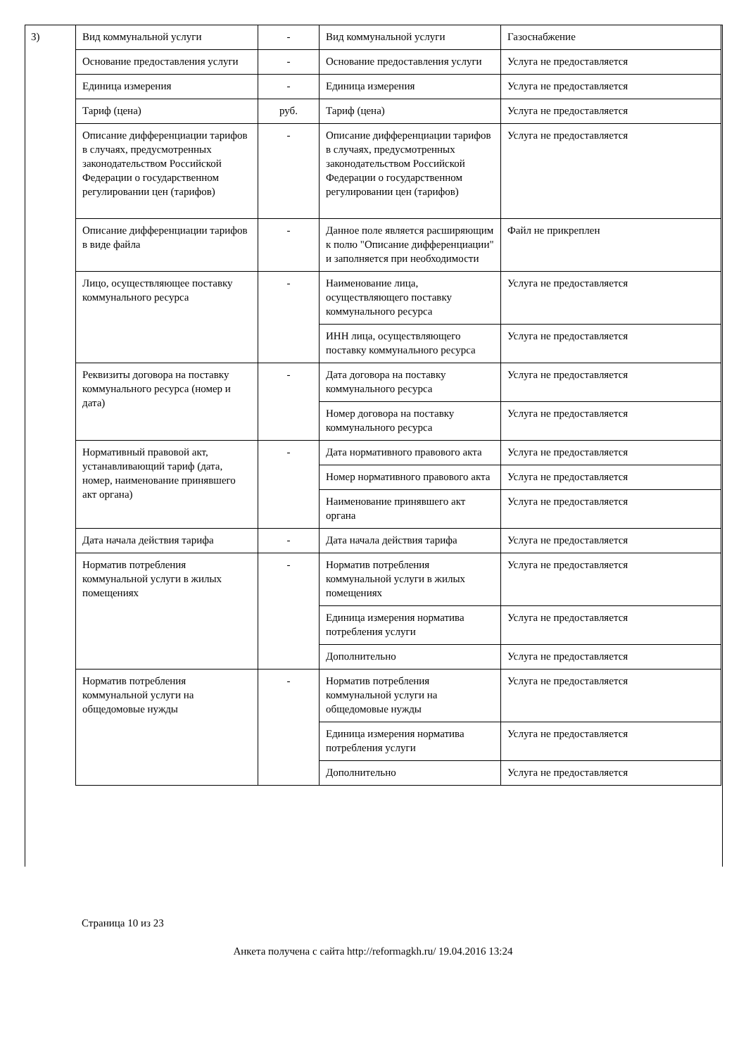3)
| Вид коммунальной услуги | - | Вид коммунальной услуги | Газоснабжение |
| Основание предоставления услуги | - | Основание предоставления услуги | Услуга не предоставляется |
| Единица измерения | - | Единица измерения | Услуга не предоставляется |
| Тариф (цена) | руб. | Тариф (цена) | Услуга не предоставляется |
| Описание дифференциации тарифов в случаях, предусмотренных законодательством Российской Федерации о государственном регулировании цен (тарифов) | - | Описание дифференциации тарифов в случаях, предусмотренных законодательством Российской Федерации о государственном регулировании цен (тарифов) | Услуга не предоставляется |
| Описание дифференциации тарифов в виде файла | - | Данное поле является расширяющим к полю "Описание дифференциации" и заполняется при необходимости | Файл не прикреплен |
| Лицо, осуществляющее поставку коммунального ресурса | - | Наименование лица, осуществляющего поставку коммунального ресурса | Услуга не предоставляется |
| | | ИНН лица, осуществляющего поставку коммунального ресурса | Услуга не предоставляется |
| Реквизиты договора на поставку коммунального ресурса (номер и дата) | - | Дата договора на поставку коммунального ресурса | Услуга не предоставляется |
| | | Номер договора на поставку коммунального ресурса | Услуга не предоставляется |
| Нормативный правовой акт, устанавливающий тариф (дата, номер, наименование принявшего акт органа) | - | Дата нормативного правового акта | Услуга не предоставляется |
| | | Номер нормативного правового акта | Услуга не предоставляется |
| | | Наименование принявшего акт органа | Услуга не предоставляется |
| Дата начала действия тарифа | - | Дата начала действия тарифа | Услуга не предоставляется |
| Норматив потребления коммунальной услуги в жилых помещениях | - | Норматив потребления коммунальной услуги в жилых помещениях | Услуга не предоставляется |
| | | Единица измерения норматива потребления услуги | Услуга не предоставляется |
| | | Дополнительно | Услуга не предоставляется |
| Норматив потребления коммунальной услуги на общедомовые нужды | - | Норматив потребления коммунальной услуги на общедомовые нужды | Услуга не предоставляется |
| | | Единица измерения норматива потребления услуги | Услуга не предоставляется |
| | | Дополнительно | Услуга не предоставляется |
Страница 10 из 23
Анкета получена с сайта http://reformagkh.ru/ 19.04.2016 13:24